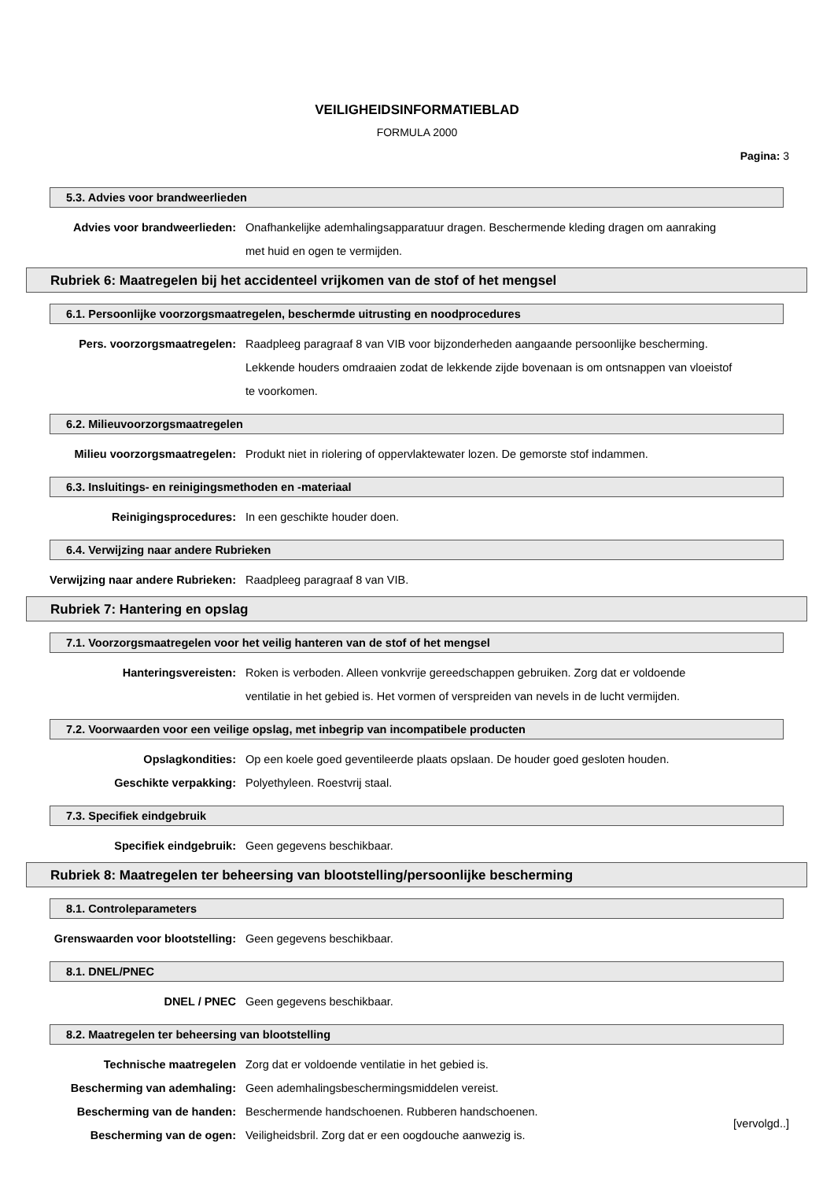VEILIGHEIDSINFORMATIEBLAD
FORMULA 2000
Pagina: 3
5.3. Advies voor brandweerlieden
Advies voor brandweerlieden: Onafhankelijke ademhalingsapparatuur dragen. Beschermende kleding dragen om aanraking met huid en ogen te vermijden.
Rubriek 6: Maatregelen bij het accidenteel vrijkomen van de stof of het mengsel
6.1. Persoonlijke voorzorgsmaatregelen, beschermde uitrusting en noodprocedures
Pers. voorzorgsmaatregelen: Raadpleeg paragraaf 8 van VIB voor bijzonderheden aangaande persoonlijke bescherming. Lekkende houders omdraaien zodat de lekkende zijde bovenaan is om ontsnappen van vloeistof te voorkomen.
6.2. Milieuvoorzorgsmaatregelen
Milieu voorzorgsmaatregelen: Produkt niet in riolering of oppervlaktewater lozen. De gemorste stof indammen.
6.3. Insluitings- en reinigingsmethoden en -materiaal
Reinigingsprocedures: In een geschikte houder doen.
6.4. Verwijzing naar andere Rubrieken
Verwijzing naar andere Rubrieken: Raadpleeg paragraaf 8 van VIB.
Rubriek 7: Hantering en opslag
7.1. Voorzorgsmaatregelen voor het veilig hanteren van de stof of het mengsel
Hanteringsvereisten: Roken is verboden. Alleen vonkvrije gereedschappen gebruiken. Zorg dat er voldoende ventilatie in het gebied is. Het vormen of verspreiden van nevels in de lucht vermijden.
7.2. Voorwaarden voor een veilige opslag, met inbegrip van incompatibele producten
Opslagkondities: Op een koele goed geventileerde plaats opslaan. De houder goed gesloten houden.
Geschikte verpakking: Polyethyleen. Roestvrij staal.
7.3. Specifiek eindgebruik
Specifiek eindgebruik: Geen gegevens beschikbaar.
Rubriek 8: Maatregelen ter beheersing van blootstelling/persoonlijke bescherming
8.1. Controleparameters
Grenswaarden voor blootstelling: Geen gegevens beschikbaar.
8.1. DNEL/PNEC
DNEL / PNEC Geen gegevens beschikbaar.
8.2. Maatregelen ter beheersing van blootstelling
Technische maatregelen Zorg dat er voldoende ventilatie in het gebied is.
Bescherming van ademhaling: Geen ademhalingsbeschermingsmiddelen vereist.
Bescherming van de handen: Beschermende handschoenen. Rubberen handschoenen.
Bescherming van de ogen: Veiligheidsbril. Zorg dat er een oogdouche aanwezig is.
[vervolgd..]